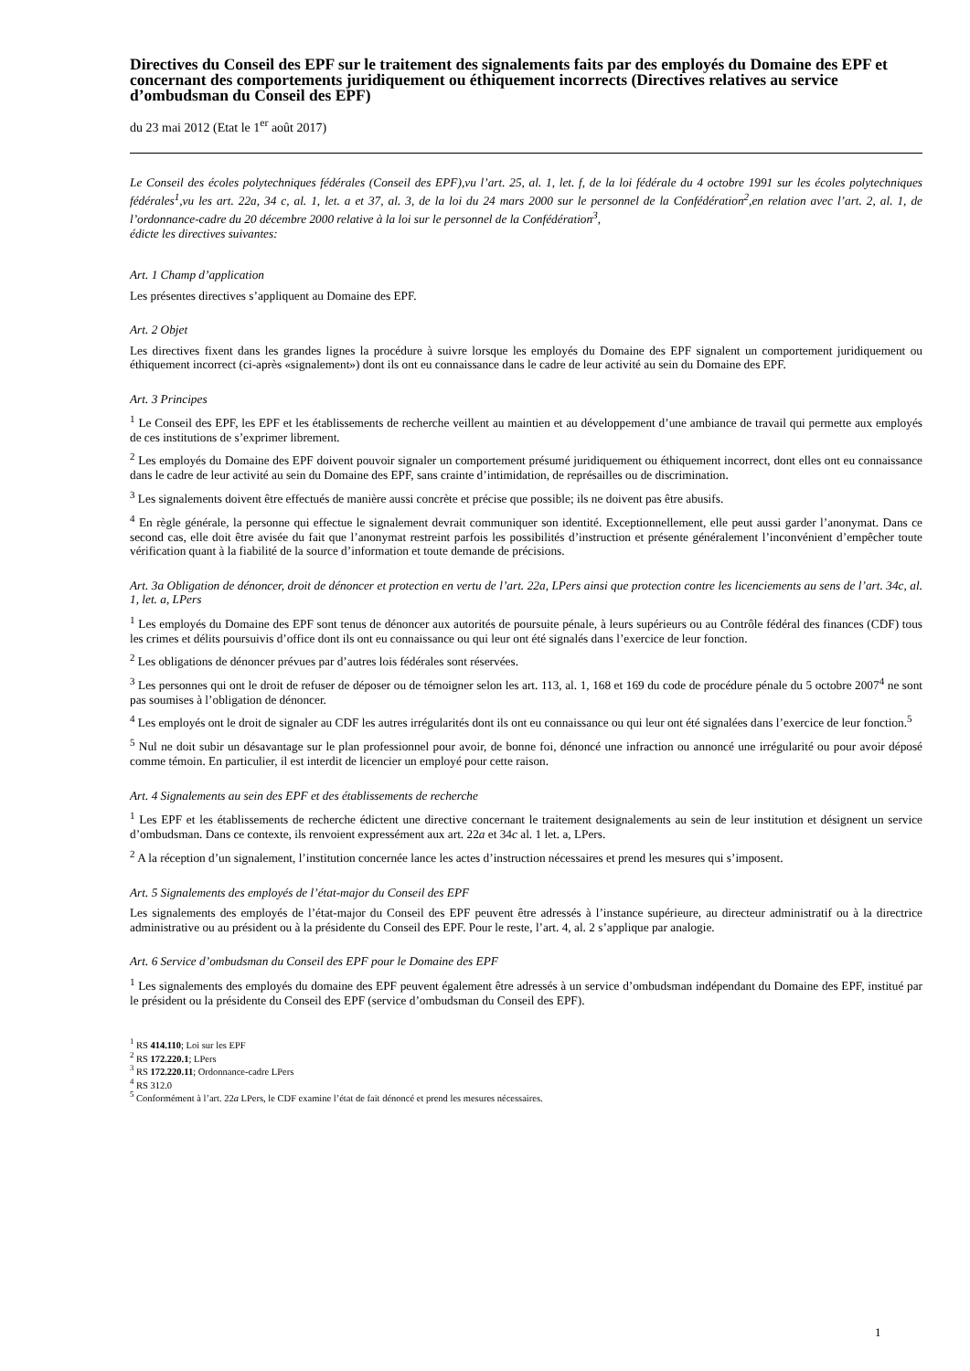Directives du Conseil des EPF sur le traitement des signalements faits par des employés du Domaine des EPF et concernant des comportements juridiquement ou éthiquement incorrects (Directives relatives au service d’ombudsman du Conseil des EPF)
du 23 mai 2012 (Etat le 1<sup>er</sup> août 2017)
Le Conseil des écoles polytechniques fédérales (Conseil des EPF),vu l’art. 25, al. 1, let. f, de la loi fédérale du 4 octobre 1991 sur les écoles polytechniques fédérales<sup>1</sup>,vu les art. 22a, 34 c, al. 1, let. a et 37, al. 3, de la loi du 24 mars 2000 sur le personnel de la Confédération<sup>2</sup>,en relation avec l’art. 2, al. 1, de l’ordonnance-cadre du 20 décembre 2000 relative à la loi sur le personnel de la Confédération<sup>3</sup>,
édicte les directives suivantes:
Art. 1 Champ d’application
Les présentes directives s’appliquent au Domaine des EPF.
Art. 2 Objet
Les directives fixent dans les grandes lignes la procédure à suivre lorsque les employés du Domaine des EPF signalent un comportement juridiquement ou éthiquement incorrect (ci-après «signalement») dont ils ont eu connaissance dans le cadre de leur activité au sein du Domaine des EPF.
Art. 3 Principes
<sup>1</sup> Le Conseil des EPF, les EPF et les établissements de recherche veillent au maintien et au développement d’une ambiance de travail qui permette aux employés de ces institutions de s’exprimer librement.
<sup>2</sup> Les employés du Domaine des EPF doivent pouvoir signaler un comportement présumé juridiquement ou éthiquement incorrect, dont elles ont eu connaissance dans le cadre de leur activité au sein du Domaine des EPF, sans crainte d’intimidation, de représailles ou de discrimination.
<sup>3</sup> Les signalements doivent être effectués de manière aussi concrète et précise que possible; ils ne doivent pas être abusifs.
<sup>4</sup> En règle générale, la personne qui effectue le signalement devrait communiquer son identité. Exceptionnellement, elle peut aussi garder l’anonymat. Dans ce second cas, elle doit être avisée du fait que l’anonymat restreint parfois les possibilités d’instruction et présente généralement l’inconvénient d’empêcher toute vérification quant à la fiabilité de la source d’information et toute demande de précisions.
Art. 3a Obligation de dénoncer, droit de dénoncer et protection en vertu de l’art. 22a, LPers ainsi que protection contre les licenciements au sens de l’art. 34c, al. 1, let. a, LPers
<sup>1</sup> Les employés du Domaine des EPF sont tenus de dénoncer aux autorités de poursuite pénale, à leurs supérieurs ou au Contrôle fédéral des finances (CDF) tous les crimes et délits poursuivis d’office dont ils ont eu connaissance ou qui leur ont été signalés dans l’exercice de leur fonction.
<sup>2</sup> Les obligations de dénoncer prévues par d’autres lois fédérales sont réservées.
<sup>3</sup> Les personnes qui ont le droit de refuser de déposer ou de témoigner selon les art. 113, al. 1, 168 et 169 du code de procédure pénale du 5 octobre 2007<sup>4</sup> ne sont pas soumises à l’obligation de dénoncer.
<sup>4</sup> Les employés ont le droit de signaler au CDF les autres irrégularités dont ils ont eu connaissance ou qui leur ont été signalées dans l’exercice de leur fonction.<sup>5</sup>
<sup>5</sup> Nul ne doit subir un désavantage sur le plan professionnel pour avoir, de bonne foi, dénoncé une infraction ou annoncé une irrégularité ou pour avoir déposé comme témoin. En particulier, il est interdit de licencier un employé pour cette raison.
Art. 4 Signalements au sein des EPF et des établissements de recherche
<sup>1</sup> Les EPF et les établissements de recherche édictent une directive concernant le traitement designalements au sein de leur institution et désignent un service d’ombudsman. Dans ce contexte, ils renvoient expressément aux art. 22a et 34c al. 1 let. a, LPers.
<sup>2</sup> A la réception d’un signalement, l’institution concernée lance les actes d’instruction nécessaires et prend les mesures qui s’imposent.
Art. 5 Signalements des employés de l’état-major du Conseil des EPF
Les signalements des employés de l’état-major du Conseil des EPF peuvent être adressés à l’instance supérieure, au directeur administratif ou à la directrice administrative ou au président ou à la présidente du Conseil des EPF. Pour le reste, l’art. 4, al. 2 s’applique par analogie.
Art. 6 Service d’ombudsman du Conseil des EPF pour le Domaine des EPF
<sup>1</sup> Les signalements des employés du domaine des EPF peuvent également être adressés à un service d’ombudsman indépendant du Domaine des EPF, institué par le président ou la présidente du Conseil des EPF (service d’ombudsman du Conseil des EPF).
<sup>1</sup> RS 414.110; Loi sur les EPF
<sup>2</sup> RS 172.220.1; LPers
<sup>3</sup> RS 172.220.11; Ordonnance-cadre LPers
<sup>4</sup> RS 312.0
<sup>5</sup> Conformément à l’art. 22a LPers, le CDF examine l’état de fait dénoncé et prend les mesures nécessaires.
1